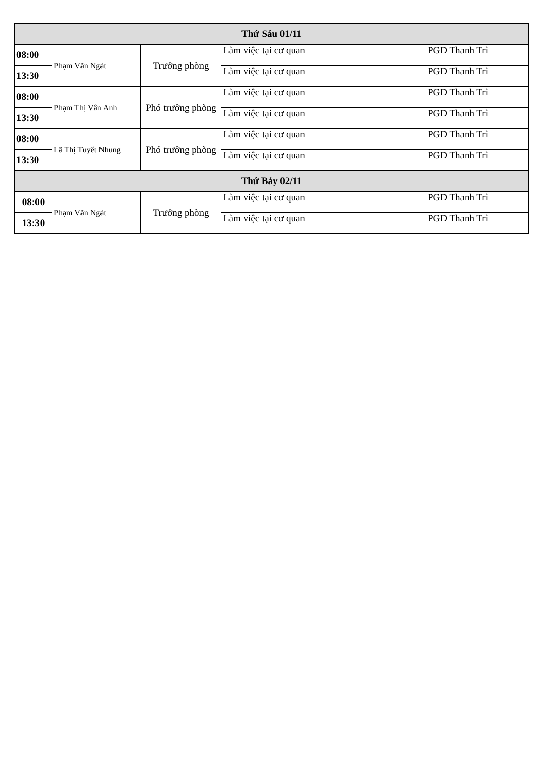| Thứ Sáu 01/11 | | | | |
| --- | --- | --- | --- | --- |
| 08:00 | Phạm Văn Ngát | Trưởng phòng | Làm việc tại cơ quan | PGD Thanh Trì |
| 13:30 | | | Làm việc tại cơ quan | PGD Thanh Trì |
| 08:00 | Phạm Thị Vân Anh | Phó trưởng phòng | Làm việc tại cơ quan | PGD Thanh Trì |
| 13:30 | | | Làm việc tại cơ quan | PGD Thanh Trì |
| 08:00 | Lã Thị Tuyết Nhung | Phó trưởng phòng | Làm việc tại cơ quan | PGD Thanh Trì |
| 13:30 | | | Làm việc tại cơ quan | PGD Thanh Trì |
| Thứ Bảy 02/11 | | | | |
| 08:00 | Phạm Văn Ngát | Trưởng phòng | Làm việc tại cơ quan | PGD Thanh Trì |
| 13:30 | | | Làm việc tại cơ quan | PGD Thanh Trì |